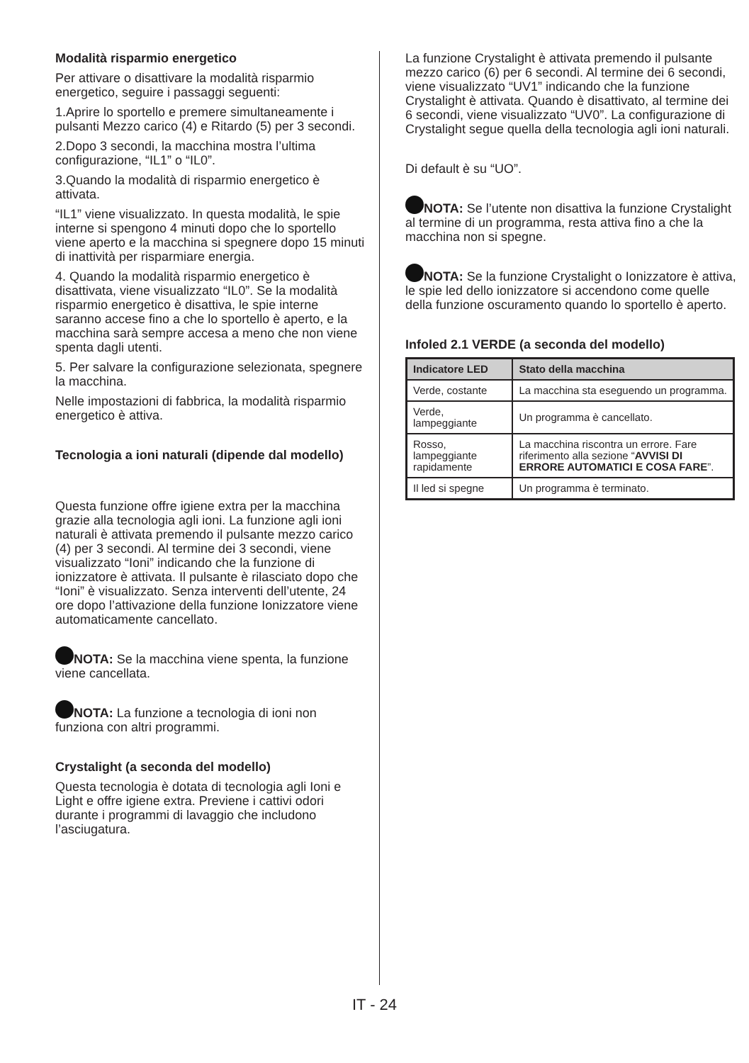Modalità risparmio energetico
Per attivare o disattivare la modalità risparmio energetico, seguire i passaggi seguenti:
1.Aprire lo sportello e premere simultaneamente i pulsanti Mezzo carico (4) e Ritardo (5) per 3 secondi.
2.Dopo 3 secondi, la macchina mostra l’ultima configurazione, “IL1” o “IL0”.
3.Quando la modalità di risparmio energetico è attivata.
“IL1” viene visualizzato. In questa modalità, le spie interne si spengono 4 minuti dopo che lo sportello viene aperto e la macchina si spegnere dopo 15 minuti di inattività per risparmiare energia.
4. Quando la modalità risparmio energetico è disattivata, viene visualizzato “IL0”. Se la modalità risparmio energetico è disattiva, le spie interne saranno accese fino a che lo sportello è aperto, e la macchina sarà sempre accesa a meno che non viene spenta dagli utenti.
5. Per salvare la configurazione selezionata, spegnere la macchina.
Nelle impostazioni di fabbrica, la modalità risparmio energetico è attiva.
Tecnologia a ioni naturali (dipende dal modello)
Questa funzione offre igiene extra per la macchina grazie alla tecnologia agli ioni. La funzione agli ioni naturali è attivata premendo il pulsante mezzo carico (4) per 3 secondi. Al termine dei 3 secondi, viene visualizzato “Ioni” indicando che la funzione di ionizzatore è attivata. Il pulsante è rilasciato dopo che “Ioni” è visualizzato. Senza interventi dell’utente, 24 ore dopo l’attivazione della funzione Ionizzatore viene automaticamente cancellato.
NOTA: Se la macchina viene spenta, la funzione viene cancellata.
NOTA: La funzione a tecnologia di ioni non funziona con altri programmi.
Crystalight (a seconda del modello)
Questa tecnologia è dotata di tecnologia agli Ioni e Light e offre igiene extra. Previene i cattivi odori durante i programmi di lavaggio che includono l’asciugatura.
La funzione Crystalight è attivata premendo il pulsante mezzo carico (6) per 6 secondi. Al termine dei 6 secondi, viene visualizzato “UV1” indicando che la funzione Crystalight è attivata. Quando è disattivato, al termine dei 6 secondi, viene visualizzato “UV0”. La configurazione di Crystalight segue quella della tecnologia agli ioni naturali.
Di default è su “UO”.
NOTA: Se l’utente non disattiva la funzione Crystalight al termine di un programma, resta attiva fino a che la macchina non si spegne.
NOTA: Se la funzione Crystalight o Ionizzatore è attiva, le spie led dello ionizzatore si accendono come quelle della funzione oscuramento quando lo sportello è aperto.
Infoled 2.1 VERDE (a seconda del modello)
| Indicatore LED | Stato della macchina |
| --- | --- |
| Verde, costante | La macchina sta eseguendo un programma. |
| Verde, lampeggiante | Un programma è cancellato. |
| Rosso, lampeggiante rapidamente | La macchina riscontra un errore. Fare riferimento alla sezione “ AVVISI DI ERRORE AUTOMATICI E COSA FARE ”. |
| Il led si spegne | Un programma è terminato. |
IT - 24